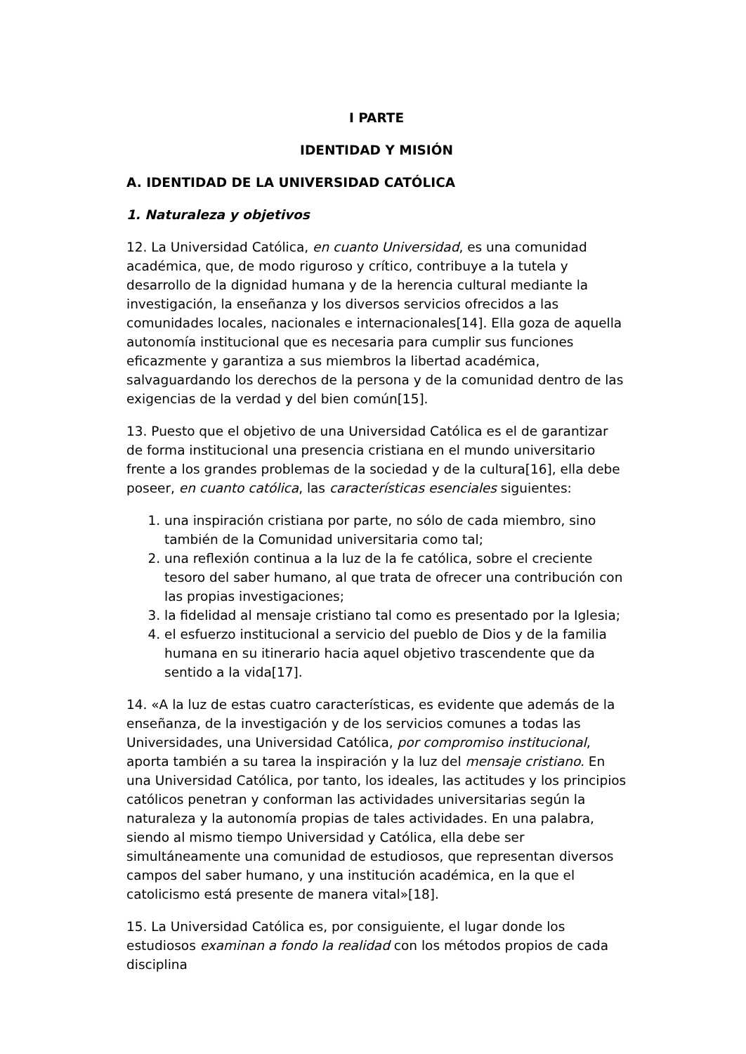I PARTE
IDENTIDAD Y MISIÓN
A. IDENTIDAD DE LA UNIVERSIDAD CATÓLICA
1. Naturaleza y objetivos
12. La Universidad Católica, en cuanto Universidad, es una comunidad académica, que, de modo riguroso y crítico, contribuye a la tutela y desarrollo de la dignidad humana y de la herencia cultural mediante la investigación, la enseñanza y los diversos servicios ofrecidos a las comunidades locales, nacionales e internacionales[14]. Ella goza de aquella autonomía institucional que es necesaria para cumplir sus funciones eficazmente y garantiza a sus miembros la libertad académica, salvaguardando los derechos de la persona y de la comunidad dentro de las exigencias de la verdad y del bien común[15].
13. Puesto que el objetivo de una Universidad Católica es el de garantizar de forma institucional una presencia cristiana en el mundo universitario frente a los grandes problemas de la sociedad y de la cultura[16], ella debe poseer, en cuanto católica, las características esenciales siguientes:
1. una inspiración cristiana por parte, no sólo de cada miembro, sino también de la Comunidad universitaria como tal;
2. una reflexión continua a la luz de la fe católica, sobre el creciente tesoro del saber humano, al que trata de ofrecer una contribución con las propias investigaciones;
3. la fidelidad al mensaje cristiano tal como es presentado por la Iglesia;
4. el esfuerzo institucional a servicio del pueblo de Dios y de la familia humana en su itinerario hacia aquel objetivo trascendente que da sentido a la vida[17].
14. «A la luz de estas cuatro características, es evidente que además de la enseñanza, de la investigación y de los servicios comunes a todas las Universidades, una Universidad Católica, por compromiso institucional, aporta también a su tarea la inspiración y la luz del mensaje cristiano. En una Universidad Católica, por tanto, los ideales, las actitudes y los principios católicos penetran y conforman las actividades universitarias según la naturaleza y la autonomía propias de tales actividades. En una palabra, siendo al mismo tiempo Universidad y Católica, ella debe ser simultáneamente una comunidad de estudiosos, que representan diversos campos del saber humano, y una institución académica, en la que el catolicismo está presente de manera vital»[18].
15. La Universidad Católica es, por consiguiente, el lugar donde los estudiosos examinan a fondo la realidad con los métodos propios de cada disciplina